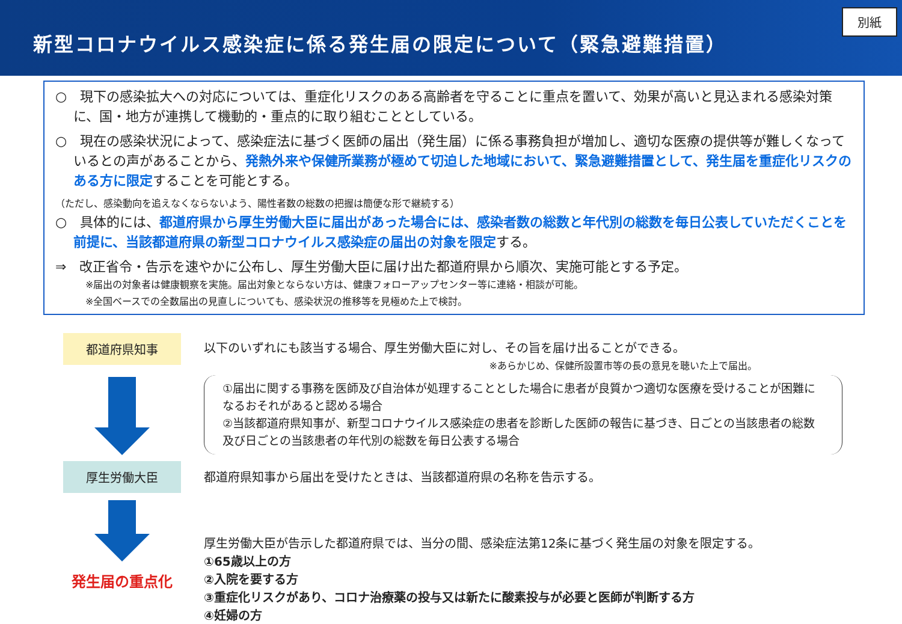新型コロナウイルス感染症に係る発生届の限定について（緊急避難措置）
別紙
○　現下の感染拡大への対応については、重症化リスクのある高齢者を守ることに重点を置いて、効果が高いと見込まれる感染対策に、国・地方が連携して機動的・重点的に取り組むこととしている。
○　現在の感染状況によって、感染症法に基づく医師の届出（発生届）に係る事務負担が増加し、適切な医療の提供等が難しくなっているとの声があることから、発熱外来や保健所業務が極めて切迫した地域において、緊急避難措置として、発生届を重症化リスクのある方に限定することを可能とする。
（ただし、感染動向を追えなくならないよう、陽性者数の総数の把握は簡便な形で継続する）
○　具体的には、都道府県から厚生労働大臣に届出があった場合には、感染者数の総数と年代別の総数を毎日公表していただくことを前提に、当該都道府県の新型コロナウイルス感染症の届出の対象を限定する。
⇒　改正省令・告示を速やかに公布し、厚生労働大臣に届け出た都道府県から順次、実施可能とする予定。
※届出の対象者は健康観察を実施。届出対象とならない方は、健康フォローアップセンター等に連絡・相談が可能。
※全国ベースでの全数届出の見直しについても、感染状況の推移等を見極めた上で検討。
都道府県知事
以下のいずれにも該当する場合、厚生労働大臣に対し、その旨を届け出ることができる。
※あらかじめ、保健所設置市等の長の意見を聴いた上で届出。
①届出に関する事務を医師及び自治体が処理することとした場合に患者が良質かつ適切な医療を受けることが困難になるおそれがあると認める場合
②当該都道府県知事が、新型コロナウイルス感染症の患者を診断した医師の報告に基づき、日ごとの当該患者の総数及び日ごとの当該患者の年代別の総数を毎日公表する場合
厚生労働大臣
発生届の重点化
都道府県知事から届出を受けたときは、当該都道府県の名称を告示する。
厚生労働大臣が告示した都道府県では、当分の間、感染症法第12条に基づく発生届の対象を限定する。
①65歳以上の方
②入院を要する方
③重症化リスクがあり、コロナ治療薬の投与又は新たに酸素投与が必要と医師が判断する方
④妊婦の方